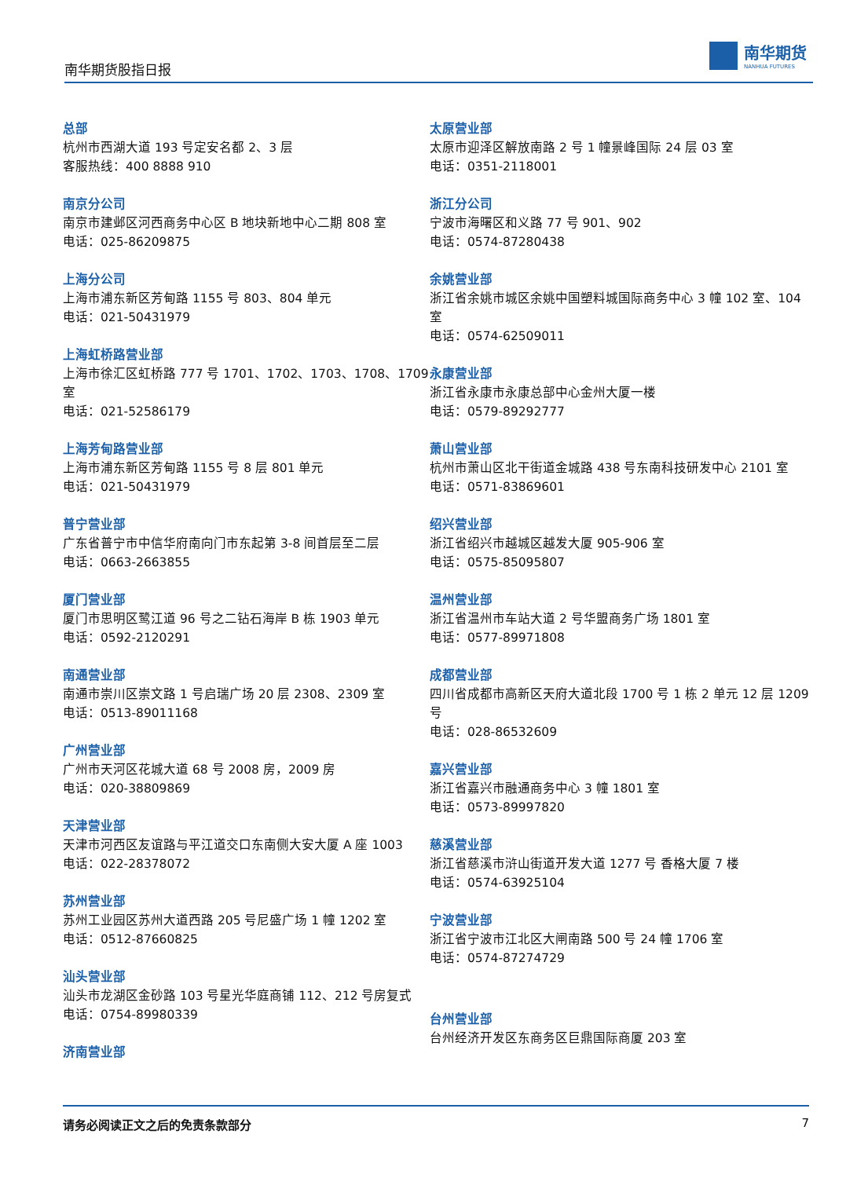南华期货股指日报
南华期货
NANHUA FUTURES
总部
杭州市西湖大道 193 号定安名都 2、3 层
客服热线：400 8888 910
南京分公司
南京市建邺区河西商务中心区 B 地块新地中心二期 808 室
电话：025-86209875
上海分公司
上海市浦东新区芳甸路 1155 号 803、804 单元
电话：021-50431979
上海虹桥路营业部
上海市徐汇区虹桥路 777 号 1701、1702、1703、1708、1709 室
电话：021-52586179
上海芳甸路营业部
上海市浦东新区芳甸路 1155 号 8 层 801 单元
电话：021-50431979
普宁营业部
广东省普宁市中信华府南向门市东起第 3-8 间首层至二层
电话：0663-2663855
厦门营业部
厦门市思明区鹭江道 96 号之二钻石海岸 B 栋 1903 单元
电话：0592-2120291
南通营业部
南通市崇川区崇文路 1 号启瑞广场 20 层 2308、2309 室
电话：0513-89011168
广州营业部
广州市天河区花城大道 68 号 2008 房，2009 房
电话：020-38809869
天津营业部
天津市河西区友谊路与平江道交口东南侧大安大厦 A 座 1003
电话：022-28378072
苏州营业部
苏州工业园区苏州大道西路 205 号尼盛广场 1 幢 1202 室
电话：0512-87660825
汕头营业部
汕头市龙湖区金砂路 103 号星光华庭商铺 112、212 号房复式
电话：0754-89980339
济南营业部
太原营业部
太原市迎泽区解放南路 2 号 1 幢景峰国际 24 层 03 室
电话：0351-2118001
浙江分公司
宁波市海曙区和义路 77 号 901、902
电话：0574-87280438
余姚营业部
浙江省余姚市城区余姚中国塑料城国际商务中心 3 幢 102 室、104 室
电话：0574-62509011
永康营业部
浙江省永康市永康总部中心金州大厦一楼
电话：0579-89292777
萧山营业部
杭州市萧山区北干街道金城路 438 号东南科技研发中心 2101 室
电话：0571-83869601
绍兴营业部
浙江省绍兴市越城区越发大厦 905-906 室
电话：0575-85095807
温州营业部
浙江省温州市车站大道 2 号华盟商务广场 1801 室
电话：0577-89971808
成都营业部
四川省成都市高新区天府大道北段 1700 号 1 栋 2 单元 12 层 1209 号
电话：028-86532609
嘉兴营业部
浙江省嘉兴市融通商务中心 3 幢 1801 室
电话：0573-89997820
慈溪营业部
浙江省慈溪市浒山街道开发大道 1277 号 香格大厦 7 楼
电话：0574-63925104
宁波营业部
浙江省宁波市江北区大闸南路 500 号 24 幢 1706 室
电话：0574-87274729
台州营业部
台州经济开发区东商务区巨鼎国际商厦 203 室
请务必阅读正文之后的免责条款部分 7